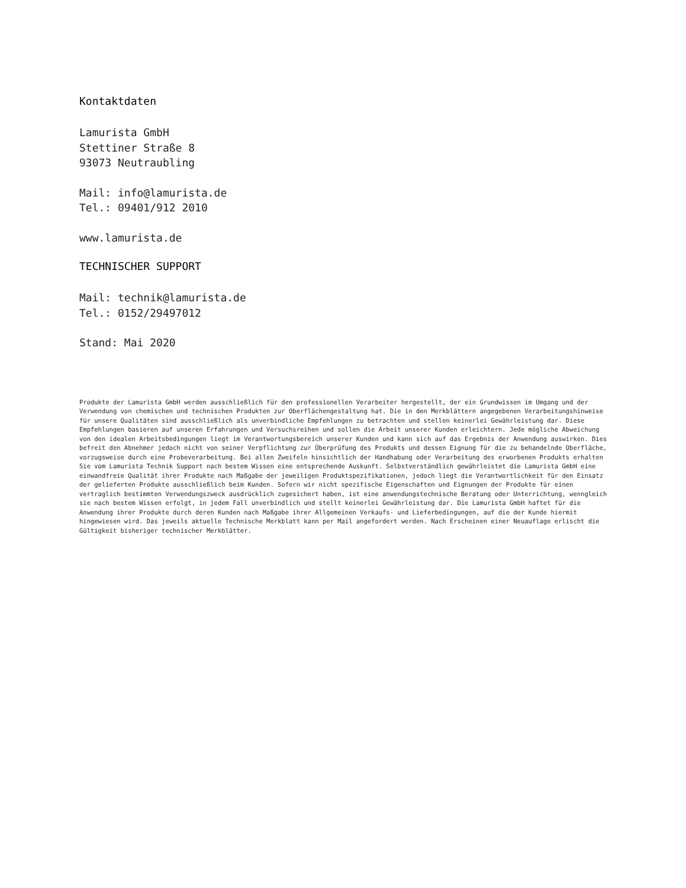Kontaktdaten
Lamurista GmbH
Stettiner Straße 8
93073 Neutraubling
Mail: info@lamurista.de
Tel.: 09401/912 2010
www.lamurista.de
TECHNISCHER SUPPORT
Mail: technik@lamurista.de
Tel.: 0152/29497012
Stand: Mai 2020
Produkte der Lamurista GmbH werden ausschließlich für den professionellen Verarbeiter hergestellt, der ein Grundwissen im Umgang und der Verwendung von chemischen und technischen Produkten zur Oberflächengestaltung hat. Die in den Merkblättern angegebenen Verarbeitungshinweise für unsere Qualitäten sind ausschließlich als unverbindliche Empfehlungen zu betrachten und stellen keinerlei Gewährleistung dar. Diese Empfehlungen basieren auf unseren Erfahrungen und Versuchsreihen und sollen die Arbeit unserer Kunden erleichtern. Jede mögliche Abweichung von den idealen Arbeitsbedingungen liegt im Verantwortungsbereich unserer Kunden und kann sich auf das Ergebnis der Anwendung auswirken. Dies befreit den Abnehmer jedoch nicht von seiner Verpflichtung zur Überprüfung des Produkts und dessen Eignung für die zu behandelnde Oberfläche, vorzugsweise durch eine Probeverarbeitung. Bei allen Zweifeln hinsichtlich der Handhabung oder Verarbeitung des erworbenen Produkts erhalten Sie vom Lamurista Technik Support nach bestem Wissen eine entsprechende Auskunft. Selbstverständlich gewährleistet die Lamurista GmbH eine einwandfreie Qualität ihrer Produkte nach Maßgabe der jeweiligen Produktspezifikationen, jedoch liegt die Verantwortlichkeit für den Einsatz der gelieferten Produkte ausschließlich beim Kunden. Sofern wir nicht spezifische Eigenschaften und Eignungen der Produkte für einen vertraglich bestimmten Verwendungszweck ausdrücklich zugesichert haben, ist eine anwendungstechnische Beratung oder Unterrichtung, wenngleich sie nach bestem Wissen erfolgt, in jedem Fall unverbindlich und stellt keinerlei Gewährleistung dar. Die Lamurista GmbH haftet für die Anwendung ihrer Produkte durch deren Kunden nach Maßgabe ihrer Allgemeinen Verkaufs- und Lieferbedingungen, auf die der Kunde hiermit hingewiesen wird. Das jeweils aktuelle Technische Merkblatt kann per Mail angefordert werden. Nach Erscheinen einer Neuauflage erlischt die Gültigkeit bisheriger technischer Merkblätter.